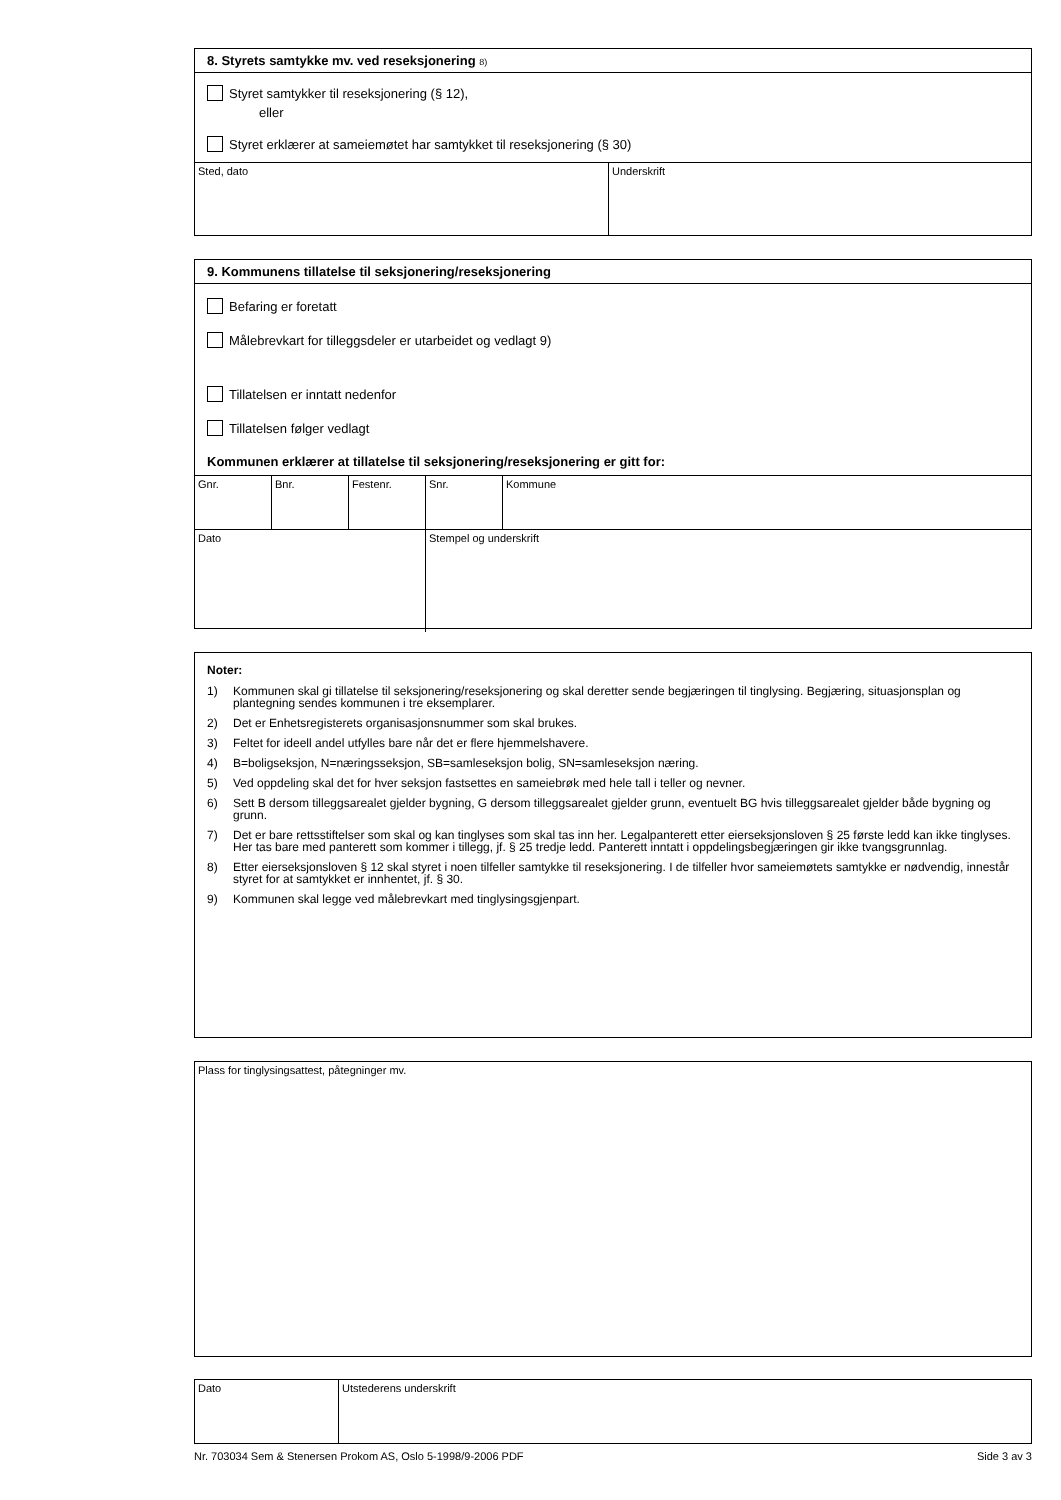8. Styrets samtykke mv. ved reseksjonering 8)
Styret samtykker til reseksjonering (§ 12),
eller
Styret erklærer at sameiemøtet har samtykket til reseksjonering (§ 30)
Sted, dato Underskrift
9. Kommunens tillatelse til seksjonering/reseksjonering
Befaring er foretatt
Målebrevkart for tilleggsdeler er utarbeidet og vedlagt 9)
Tillatelsen er inntatt nedenfor
Tillatelsen følger vedlagt
Kommunen erklærer at tillatelse til seksjonering/reseksjonering er gitt for:
Gnr. Bnr. Festenr. Snr. Kommune
Dato Stempel og underskrift
Noter:
1) Kommunen skal gi tillatelse til seksjonering/reseksjonering og skal deretter sende begjæringen til tinglysing. Begjæring, situasjonsplan og plantegning sendes kommunen i tre eksemplarer.
2) Det er Enhetsregisterets organisasjonsnummer som skal brukes.
3) Feltet for ideell andel utfylles bare når det er flere hjemmelshavere.
4) B=boligseksjon, N=næringsseksjon, SB=samleseksjon bolig, SN=samleseksjon næring.
5) Ved oppdeling skal det for hver seksjon fastsettes en sameiebrøk med hele tall i teller og nevner.
6) Sett B dersom tilleggsarealet gjelder bygning, G dersom tilleggsarealet gjelder grunn, eventuelt BG hvis tilleggsarealet gjelder både bygning og grunn.
7) Det er bare rettsstiftelser som skal og kan tinglyses som skal tas inn her. Legalpanterett etter eierseksjonsloven § 25 første ledd kan ikke tinglyses. Her tas bare med panterett som kommer i tillegg, jf. § 25 tredje ledd. Panterett inntatt i oppdelingsbegjæringen gir ikke tvangsgrunnlag.
8) Etter eierseksjonsloven § 12 skal styret i noen tilfeller samtykke til reseksjonering. I de tilfeller hvor sameiemøtets samtykke er nødvendig, innestår styret for at samtykket er innhentet, jf. § 30.
9) Kommunen skal legge ved målebrevkart med tinglysingsgjenpart.
Plass for tinglysingsattest, påtegninger mv.
Dato Utstederens underskrift
Nr. 703034 Sem & Stenersen Prokom AS, Oslo 5-1998/9-2006 PDF Side 3 av 3